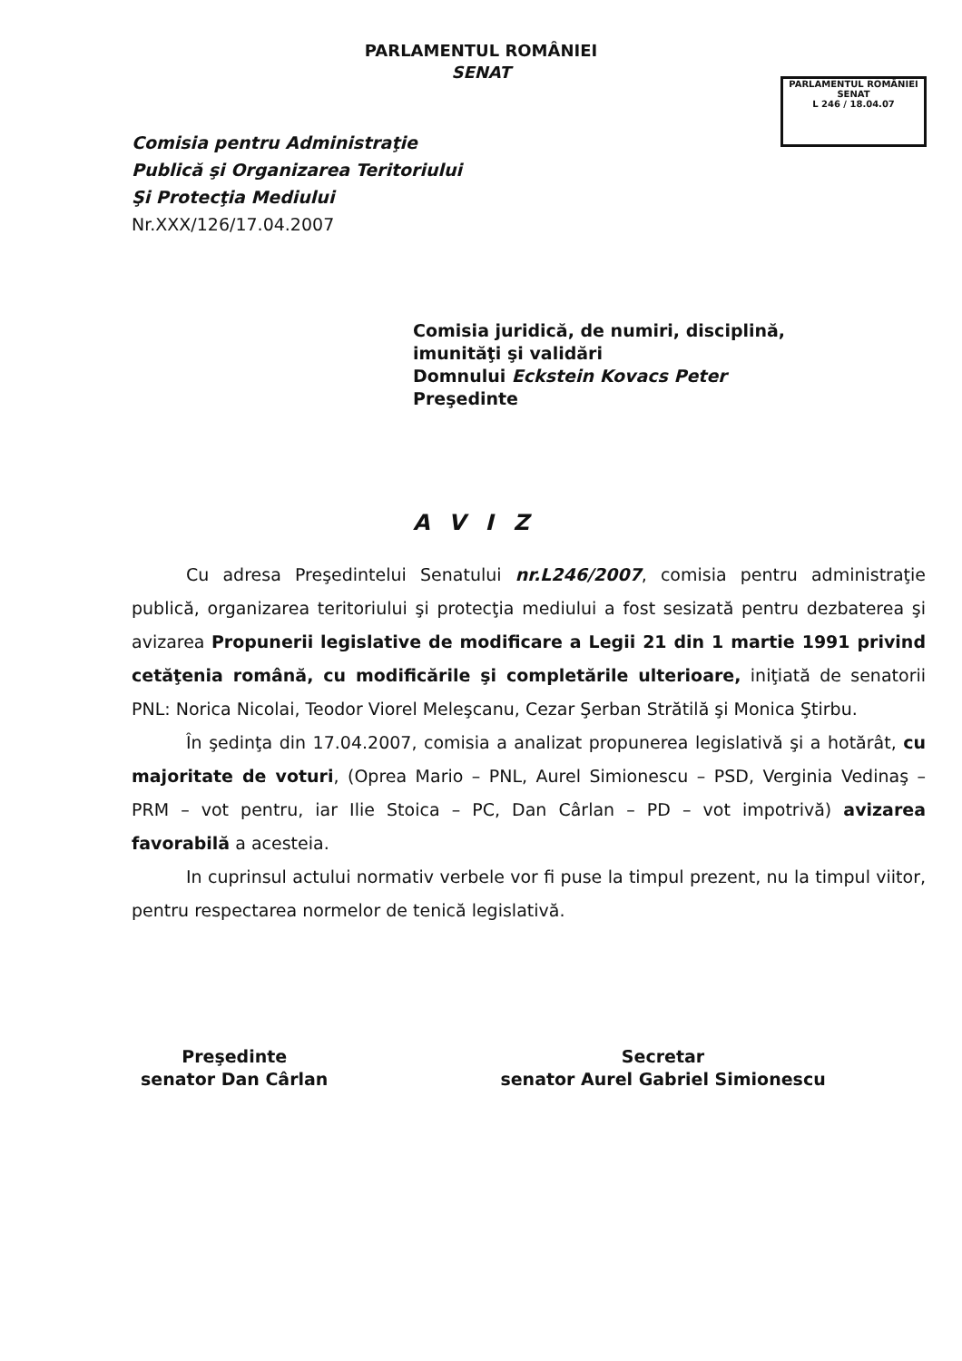PARLAMENTUL ROMÂNIEI
SENAT
PARLAMENTUL ROMÂNIEI
SENAT
L 246 / 18.04.07
Comisia pentru Administraţie
Publică şi Organizarea Teritoriului
Şi Protecţia Mediului
Nr.XXX/126/17.04.2007
Comisia juridică, de numiri, disciplină,
imunităţi şi validări
Domnului Eckstein Kovacs Peter
Preşedinte
AVIZ
Cu adresa Preşedintelui Senatului nr.L246/2007, comisia pentru administraţie publică, organizarea teritoriului şi protecţia mediului a fost sesizată pentru dezbaterea şi avizarea Propunerii legislative de modificare a Legii 21 din 1 martie 1991 privind cetăţenia română, cu modificările şi completările ulterioare, iniţiată de senatorii PNL: Norica Nicolai, Teodor Viorel Meleşcanu, Cezar Şerban Strătilă şi Monica Ştirbu.
În şedinţa din 17.04.2007, comisia a analizat propunerea legislativă şi a hotărât, cu majoritate de voturi, (Oprea Mario – PNL, Aurel Simionescu – PSD, Verginia Vedinaş – PRM – vot pentru, iar Ilie Stoica – PC, Dan Cârlan – PD – vot impotrivă) avizarea favorabilă a acesteia.
In cuprinsul actului normativ verbele vor fi puse la timpul prezent, nu la timpul viitor, pentru respectarea normelor de tenică legislativă.
Preşedinte
senator Dan Cârlan
Secretar
senator Aurel Gabriel Simionescu